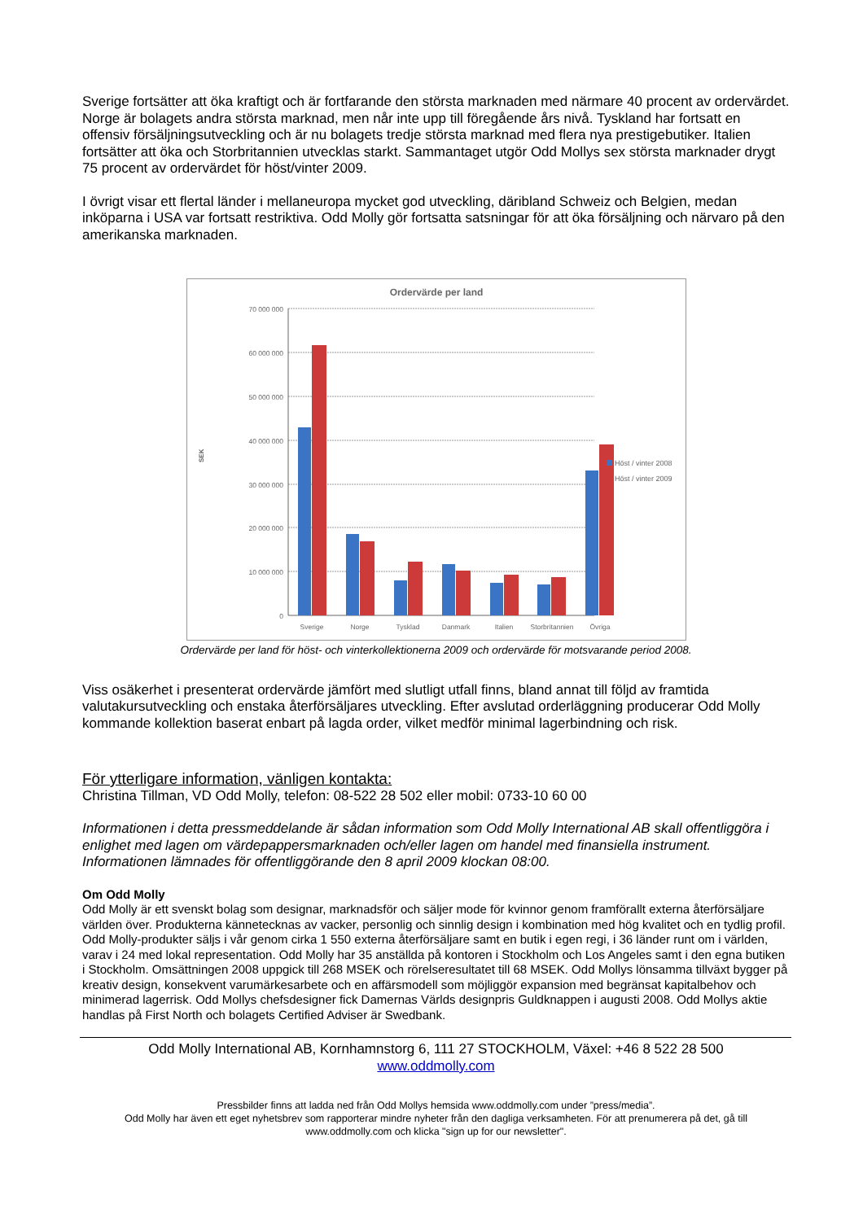Sverige fortsätter att öka kraftigt och är fortfarande den största marknaden med närmare 40 procent av ordervärdet. Norge är bolagets andra största marknad, men når inte upp till föregående års nivå. Tyskland har fortsatt en offensiv försäljningsutveckling och är nu bolagets tredje största marknad med flera nya prestigebutiker. Italien fortsätter att öka och Storbritannien utvecklas starkt. Sammantaget utgör Odd Mollys sex största marknader drygt 75 procent av ordervärdet för höst/vinter 2009.
I övrigt visar ett flertal länder i mellaneuropa mycket god utveckling, däribland Schweiz och Belgien, medan inköparna i USA var fortsatt restriktiva. Odd Molly gör fortsatta satsningar för att öka försäljning och närvaro på den amerikanska marknaden.
Ordervärde per land
70 000 000
60 000 000
50 000 000
40 000 000
30 000 000
20 000 000
10 000 000
0
SEK
Sverige
Norge
Tysklad
Danmark
Italien
Storbritannien
Övriga
Höst / vinter 2008
Höst / vinter 2009
Ordervärde per land för höst- och vinterkollektionerna 2009 och ordervärde för motsvarande period 2008.
Viss osäkerhet i presenterat ordervärde jämfört med slutligt utfall finns, bland annat till följd av framtida valutakursutveckling och enstaka återförsäljares utveckling. Efter avslutad orderläggning producerar Odd Molly kommande kollektion baserat enbart på lagda order, vilket medför minimal lagerbindning och risk.
För ytterligare information, vänligen kontakta:
Christina Tillman, VD Odd Molly, telefon: 08-522 28 502 eller mobil: 0733-10 60 00
Informationen i detta pressmeddelande är sådan information som Odd Molly International AB skall offentliggöra i enlighet med lagen om värdepappersmarknaden och/eller lagen om handel med finansiella instrument. Informationen lämnades för offentliggörande den 8 april 2009 klockan 08:00.
Om Odd Molly
Odd Molly är ett svenskt bolag som designar, marknadsför och säljer mode för kvinnor genom framförallt externa återförsäljare världen över. Produkterna kännetecknas av vacker, personlig och sinnlig design i kombination med hög kvalitet och en tydlig profil. Odd Molly-produkter säljs i vår genom cirka 1 550 externa återförsäljare samt en butik i egen regi, i 36 länder runt om i världen, varav i 24 med lokal representation. Odd Molly har 35 anställda på kontoren i Stockholm och Los Angeles samt i den egna butiken i Stockholm. Omsättningen 2008 uppgick till 268 MSEK och rörelseresultatet till 68 MSEK. Odd Mollys lönsamma tillväxt bygger på kreativ design, konsekvent varumärkesarbete och en affärsmodell som möjliggör expansion med begränsat kapitalbehov och minimerad lagerrisk. Odd Mollys chefsdesigner fick Damernas Världs designpris Guldknappen i augusti 2008. Odd Mollys aktie handlas på First North och bolagets Certified Adviser är Swedbank.
Odd Molly International AB, Kornhamnstorg 6, 111 27 STOCKHOLM, Växel: +46 8 522 28 500
www.oddmolly.com
Pressbilder finns att ladda ned från Odd Mollys hemsida www.oddmolly.com under ”press/media”.
Odd Molly har även ett eget nyhetsbrev som rapporterar mindre nyheter från den dagliga verksamheten. För att prenumerera på det, gå till www.oddmolly.com och klicka "sign up for our newsletter".